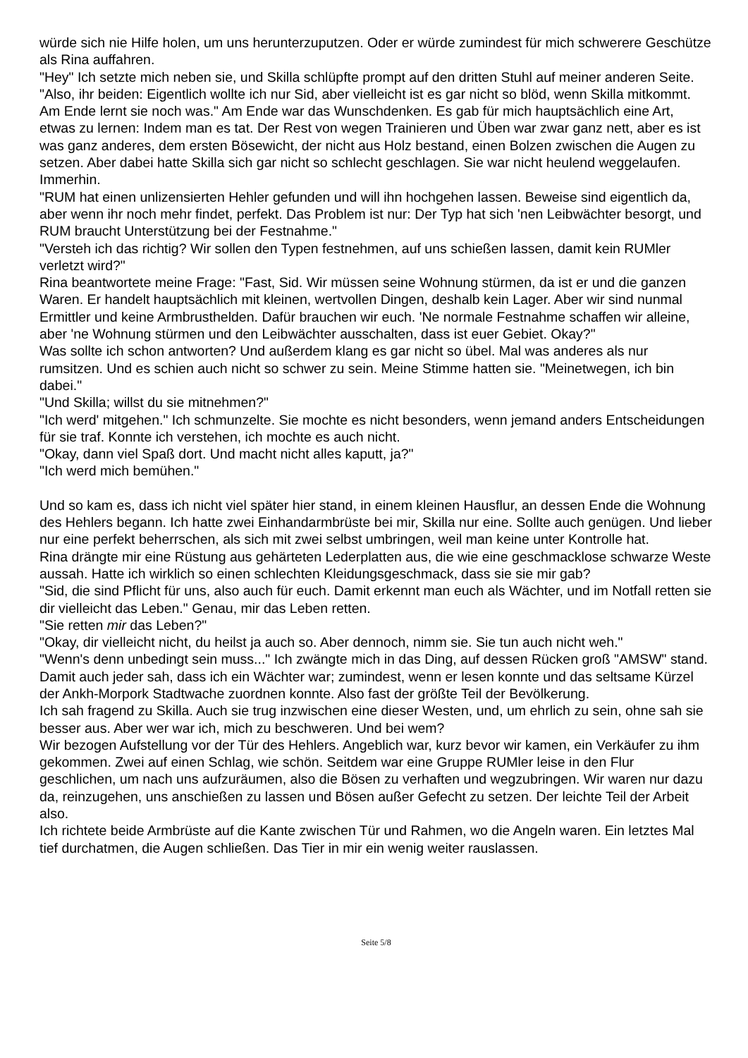würde sich nie Hilfe holen, um uns herunterzuputzen. Oder er würde zumindest für mich schwerere Geschütze als Rina auffahren.
"Hey" Ich setzte mich neben sie, und Skilla schlüpfte prompt auf den dritten Stuhl auf meiner anderen Seite.
"Also, ihr beiden: Eigentlich wollte ich nur Sid, aber vielleicht ist es gar nicht so blöd, wenn Skilla mitkommt. Am Ende lernt sie noch was." Am Ende war das Wunschdenken. Es gab für mich hauptsächlich eine Art, etwas zu lernen: Indem man es tat. Der Rest von wegen Trainieren und Üben war zwar ganz nett, aber es ist was ganz anderes, dem ersten Bösewicht, der nicht aus Holz bestand, einen Bolzen zwischen die Augen zu setzen. Aber dabei hatte Skilla sich gar nicht so schlecht geschlagen. Sie war nicht heulend weggelaufen. Immerhin.
"RUM hat einen unlizensierten Hehler gefunden und will ihn hochgehen lassen. Beweise sind eigentlich da, aber wenn ihr noch mehr findet, perfekt. Das Problem ist nur: Der Typ hat sich 'nen Leibwächter besorgt, und RUM braucht Unterstützung bei der Festnahme."
"Versteh ich das richtig? Wir sollen den Typen festnehmen, auf uns schießen lassen, damit kein RUMler verletzt wird?"
Rina beantwortete meine Frage: "Fast, Sid. Wir müssen seine Wohnung stürmen, da ist er und die ganzen Waren. Er handelt hauptsächlich mit kleinen, wertvollen Dingen, deshalb kein Lager. Aber wir sind nunmal Ermittler und keine Armbrusthelden. Dafür brauchen wir euch. 'Ne normale Festnahme schaffen wir alleine, aber 'ne Wohnung stürmen und den Leibwächter ausschalten, dass ist euer Gebiet. Okay?"
Was sollte ich schon antworten? Und außerdem klang es gar nicht so übel. Mal was anderes als nur rumsitzen. Und es schien auch nicht so schwer zu sein. Meine Stimme hatten sie. "Meinetwegen, ich bin dabei."
"Und Skilla; willst du sie mitnehmen?"
"Ich werd' mitgehen." Ich schmunzelte. Sie mochte es nicht besonders, wenn jemand anders Entscheidungen für sie traf. Konnte ich verstehen, ich mochte es auch nicht.
"Okay, dann viel Spaß dort. Und macht nicht alles kaputt, ja?"
"Ich werd mich bemühen."
Und so kam es, dass ich nicht viel später hier stand, in einem kleinen Hausflur, an dessen Ende die Wohnung des Hehlers begann. Ich hatte zwei Einhandarmbrüste bei mir, Skilla nur eine. Sollte auch genügen. Und lieber nur eine perfekt beherrschen, als sich mit zwei selbst umbringen, weil man keine unter Kontrolle hat.
Rina drängte mir eine Rüstung aus gehärteten Lederplatten aus, die wie eine geschmacklose schwarze Weste aussah. Hatte ich wirklich so einen schlechten Kleidungsgeschmack, dass sie sie mir gab?
"Sid, die sind Pflicht für uns, also auch für euch. Damit erkennt man euch als Wächter, und im Notfall retten sie dir vielleicht das Leben." Genau, mir das Leben retten.
"Sie retten mir das Leben?"
"Okay, dir vielleicht nicht, du heilst ja auch so. Aber dennoch, nimm sie. Sie tun auch nicht weh."
"Wenn's denn unbedingt sein muss..." Ich zwängte mich in das Ding, auf dessen Rücken groß "AMSW" stand. Damit auch jeder sah, dass ich ein Wächter war; zumindest, wenn er lesen konnte und das seltsame Kürzel der Ankh-Morpork Stadtwache zuordnen konnte. Also fast der größte Teil der Bevölkerung.
Ich sah fragend zu Skilla. Auch sie trug inzwischen eine dieser Westen, und, um ehrlich zu sein, ohne sah sie besser aus. Aber wer war ich, mich zu beschweren. Und bei wem?
Wir bezogen Aufstellung vor der Tür des Hehlers. Angeblich war, kurz bevor wir kamen, ein Verkäufer zu ihm gekommen. Zwei auf einen Schlag, wie schön. Seitdem war eine Gruppe RUMler leise in den Flur geschlichen, um nach uns aufzuräumen, also die Bösen zu verhaften und wegzubringen. Wir waren nur dazu da, reinzugehen, uns anschießen zu lassen und Bösen außer Gefecht zu setzen. Der leichte Teil der Arbeit also.
Ich richtete beide Armbrüste auf die Kante zwischen Tür und Rahmen, wo die Angeln waren. Ein letztes Mal tief durchatmen, die Augen schließen. Das Tier in mir ein wenig weiter rauslassen.
Seite 5/8